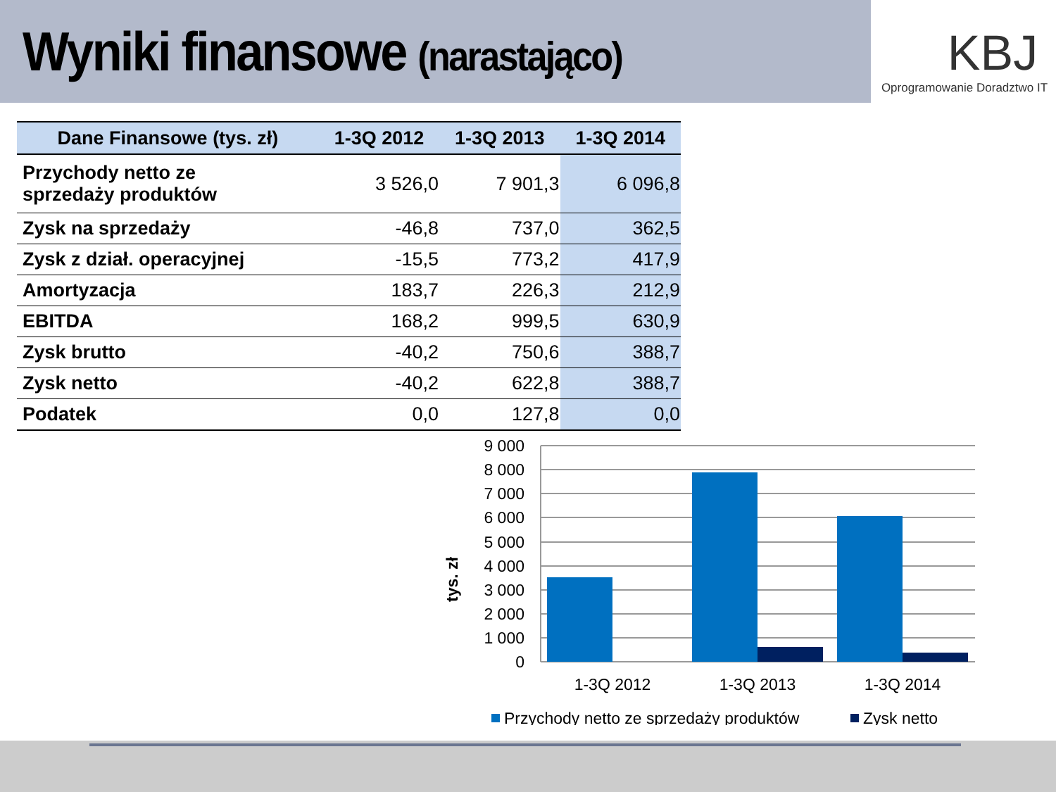Wyniki finansowe (narastająco)
KBJ
Oprogramowanie Doradztwo IT
| Dane Finansowe (tys. zł) | 1-3Q 2012 | 1-3Q 2013 | 1-3Q 2014 |
| --- | --- | --- | --- |
| Przychody netto ze sprzedaży produktów | 3 526,0 | 7 901,3 | 6 096,8 |
| Zysk na sprzedaży | -46,8 | 737,0 | 362,5 |
| Zysk z dział. operacyjnej | -15,5 | 773,2 | 417,9 |
| Amortyzacja | 183,7 | 226,3 | 212,9 |
| EBITDA | 168,2 | 999,5 | 630,9 |
| Zysk brutto | -40,2 | 750,6 | 388,7 |
| Zysk netto | -40,2 | 622,8 | 388,7 |
| Podatek | 0,0 | 127,8 | 0,0 |
9 000
8 000
7 000
6 000
5 000
4 000
3 000
2 000
1 000
0
tys. zł
1-3Q 2012
1-3Q 2013
1-3Q 2014
Przychody netto ze sprzedaży produktów
Zysk netto